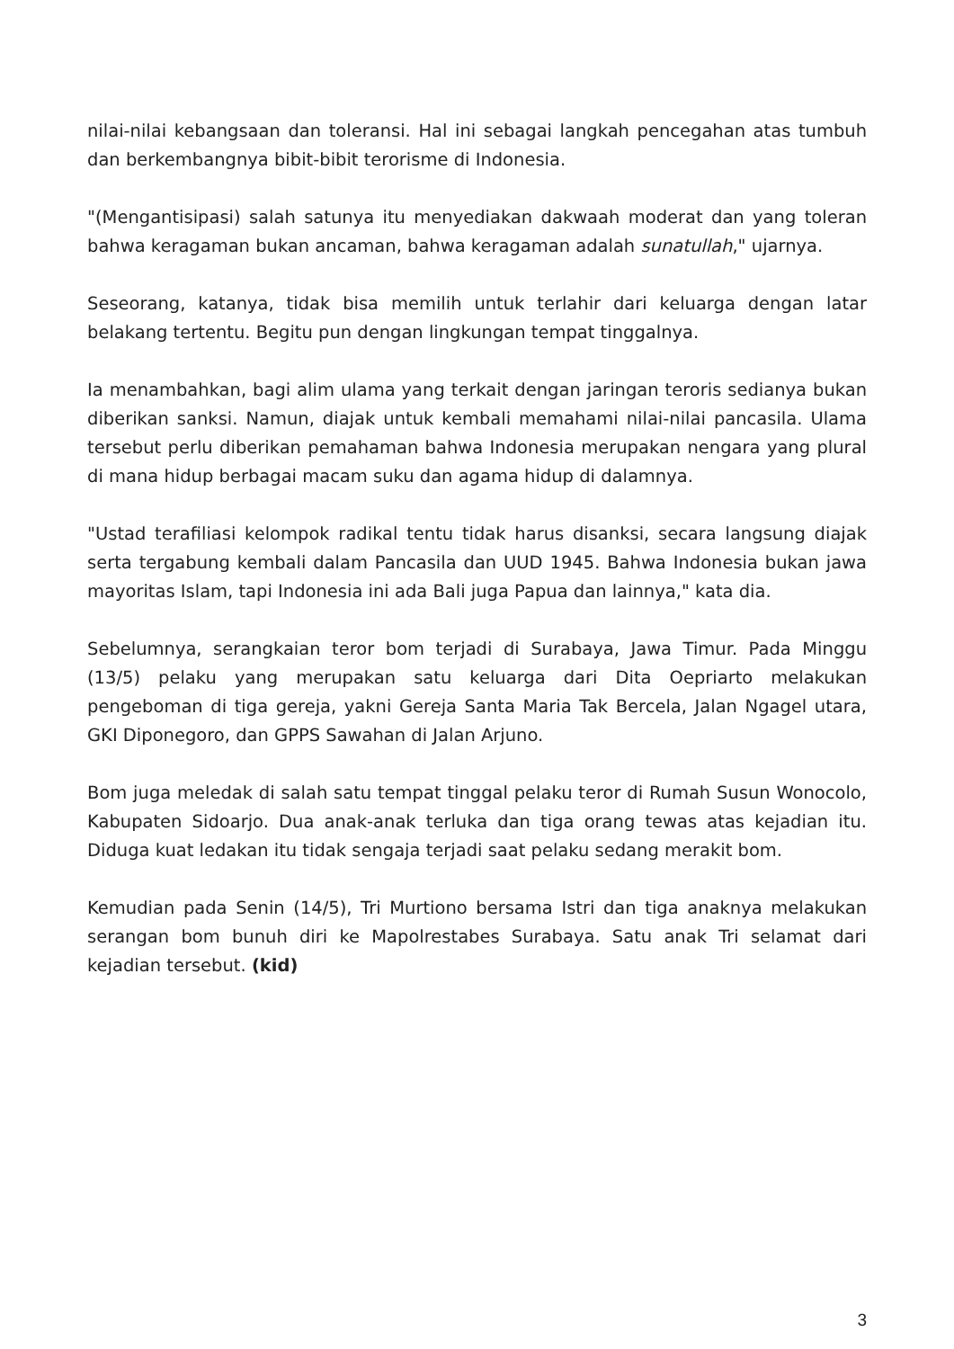nilai-nilai kebangsaan dan toleransi. Hal ini sebagai langkah pencegahan atas tumbuh dan berkembangnya bibit-bibit terorisme di Indonesia.
"(Mengantisipasi) salah satunya itu menyediakan dakwaah moderat dan yang toleran bahwa keragaman bukan ancaman, bahwa keragaman adalah sunatullah," ujarnya.
Seseorang, katanya, tidak bisa memilih untuk terlahir dari keluarga dengan latar belakang tertentu. Begitu pun dengan lingkungan tempat tinggalnya.
Ia menambahkan, bagi alim ulama yang terkait dengan jaringan teroris sedianya bukan diberikan sanksi. Namun, diajak untuk kembali memahami nilai-nilai pancasila. Ulama tersebut perlu diberikan pemahaman bahwa Indonesia merupakan nengara yang plural di mana hidup berbagai macam suku dan agama hidup di dalamnya.
"Ustad terafiliasi kelompok radikal tentu tidak harus disanksi, secara langsung diajak serta tergabung kembali dalam Pancasila dan UUD 1945. Bahwa Indonesia bukan jawa mayoritas Islam, tapi Indonesia ini ada Bali juga Papua dan lainnya," kata dia.
Sebelumnya, serangkaian teror bom terjadi di Surabaya, Jawa Timur. Pada Minggu (13/5) pelaku yang merupakan satu keluarga dari Dita Oepriarto melakukan pengeboman di tiga gereja, yakni Gereja Santa Maria Tak Bercela, Jalan Ngagel utara, GKI Diponegoro, dan GPPS Sawahan di Jalan Arjuno.
Bom juga meledak di salah satu tempat tinggal pelaku teror di Rumah Susun Wonocolo, Kabupaten Sidoarjo. Dua anak-anak terluka dan tiga orang tewas atas kejadian itu. Diduga kuat ledakan itu tidak sengaja terjadi saat pelaku sedang merakit bom.
Kemudian pada Senin (14/5), Tri Murtiono bersama Istri dan tiga anaknya melakukan serangan bom bunuh diri ke Mapolrestabes Surabaya. Satu anak Tri selamat dari kejadian tersebut. (kid)
3